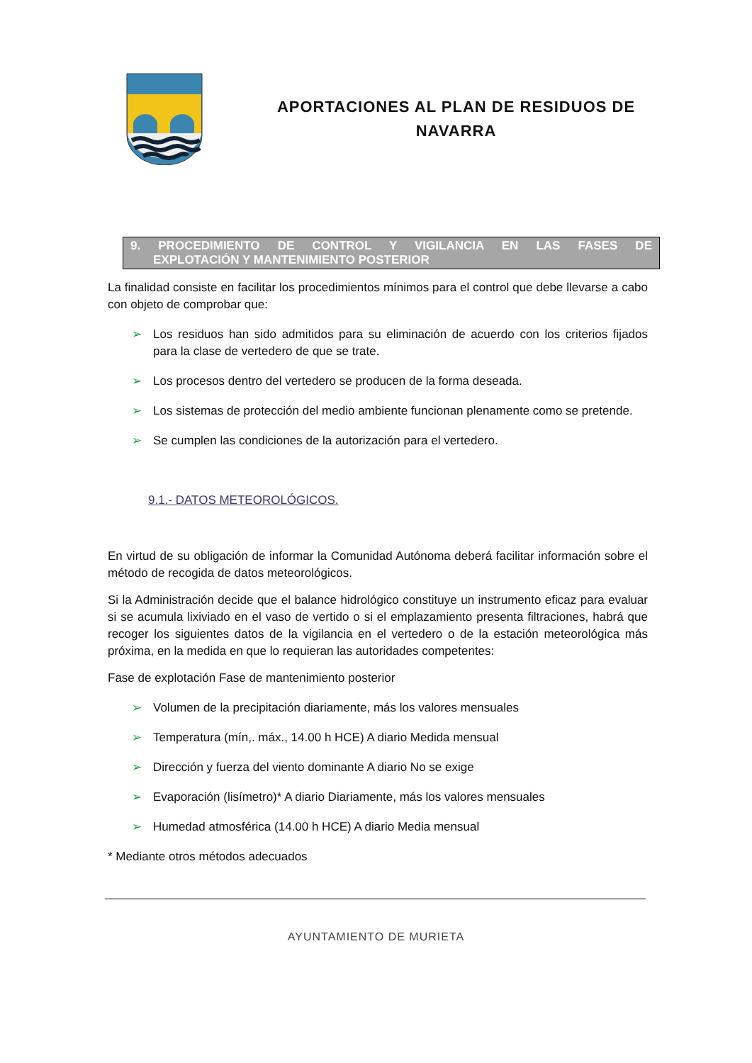APORTACIONES AL PLAN DE RESIDUOS DE
NAVARRA
9. PROCEDIMIENTO DE CONTROL Y VIGILANCIA EN LAS FASES DE
EXPLOTACIÓN Y MANTENIMIENTO POSTERIOR
La finalidad consiste en facilitar los procedimientos mínimos para el control que debe llevarse a cabo con objeto de comprobar que:
➢ Los residuos han sido admitidos para su eliminación de acuerdo con los criterios fijados para la clase de vertedero de que se trate.
➢ Los procesos dentro del vertedero se producen de la forma deseada.
➢ Los sistemas de protección del medio ambiente funcionan plenamente como se pretende.
➢ Se cumplen las condiciones de la autorización para el vertedero.
9.1.- DATOS METEOROLÓGICOS.
En virtud de su obligación de informar la Comunidad Autónoma deberá facilitar información sobre el método de recogida de datos meteorológicos.
Si la Administración decide que el balance hidrológico constituye un instrumento eficaz para evaluar si se acumula lixiviado en el vaso de vertido o si el emplazamiento presenta filtraciones, habrá que recoger los siguientes datos de la vigilancia en el vertedero o de la estación meteorológica más próxima, en la medida en que lo requieran las autoridades competentes:
Fase de explotación Fase de mantenimiento posterior
➢ Volumen de la precipitación diariamente, más los valores mensuales
➢ Temperatura (mín,. máx., 14.00 h HCE) A diario Medida mensual
➢ Dirección y fuerza del viento dominante A diario No se exige
➢ Evaporación (lisímetro)* A diario Diariamente, más los valores mensuales
➢ Humedad atmosférica (14.00 h HCE) A diario Media mensual
* Mediante otros métodos adecuados
AYUNTAMIENTO DE MURIETA